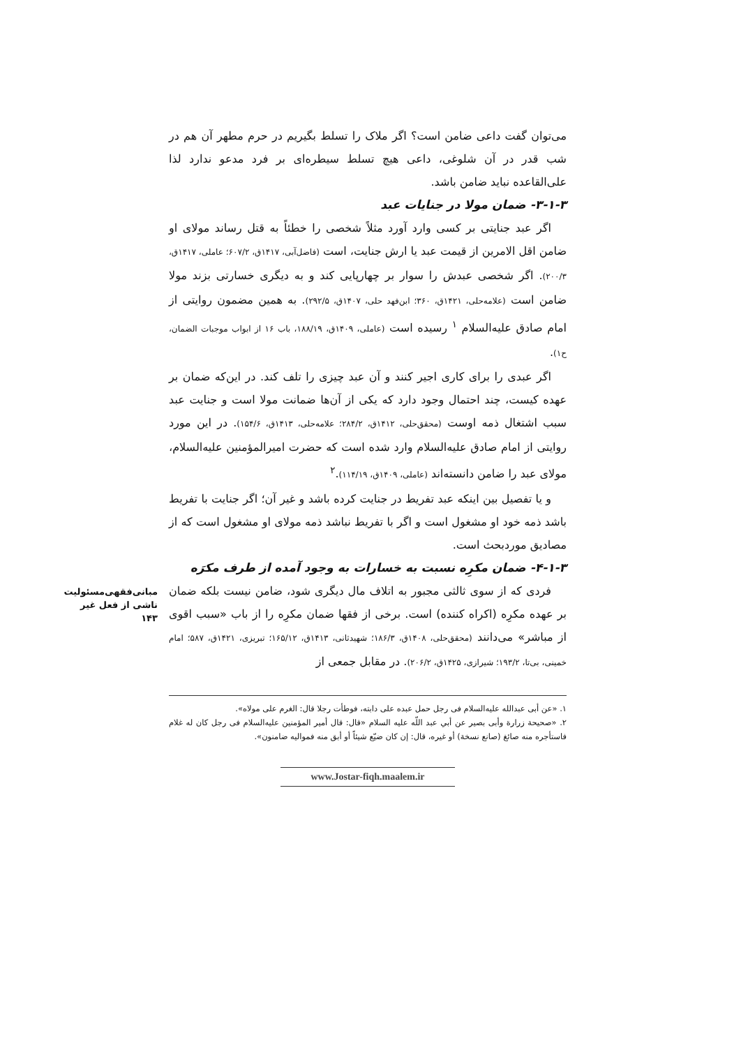مبانی‌فقهی‌مسئولیت
ناشی از فعل غیر
۱۴۳
می‌توان گفت داعی ضامن است؟ اگر ملاک را تسلط بگیریم در حرم مطهر آن هم در شب قدر در آن شلوغی، داعی هیچ تسلط سیطره‌ای بر فرد مدعو ندارد لذا علی‌القاعده نباید ضامن باشد.
۳-۱-۳- ضمان مولا در جنایات عبد
اگر عبد جنایتی بر کسی وارد آورد مثلاً شخصی را خطئاً به قتل رساند مولای او ضامن اقل الامرین از قیمت عبد یا ارش جنایت، است (فاضل‌آبی، ۱۴۱۷ق، ۶۰۷/۲؛ عاملی، ۱۴۱۷ق، ۲۰۰/۳). اگر شخصی عبدش را سوار بر چهارپایی کند و به دیگری خسارتی بزند مولا ضامن است (علامه‌حلی، ۱۴۲۱ق، ۳۶۰؛ ابن‌فهد حلی، ۱۴۰۷ق، ۲۹۲/۵). به همین مضمون روایتی از امام صادق علیه‌السلام <sup>۱</sup> رسیده است (عاملی، ۱۴۰۹ق، ۱۸۸/۱۹، باب ۱۶ از ابواب موجبات الضمان، ح۱).
اگر عبدی را برای کاری اجیر کنند و آن عبد چیزی را تلف کند. در این‌که ضمان بر عهده کیست، چند احتمال وجود دارد که یکی از آن‌ها ضمانت مولا است و جنایت عبد سبب اشتغال ذمه اوست (محقق‌حلی، ۱۴۱۲ق، ۲۸۴/۲؛ علامه‌حلی، ۱۴۱۳ق، ۱۵۴/۶). در این مورد روایتی از امام صادق علیه‌السلام وارد شده است که حضرت امیرالمؤمنین علیه‌السلام، مولای عبد را ضامن دانسته‌اند (عاملی، ۱۴۰۹ق، ۱۱۴/۱۹).<sup>۲</sup>
و یا تفصیل بین اینکه عبد تفریط در جنایت کرده باشد و غیر آن؛ اگر جنایت با تفریط باشد ذمه خود او مشغول است و اگر با تفریط نباشد ذمه مولای او مشغول است که از مصادیق موردبحث است.
۴-۱-۳- ضمان مکرِه نسبت به خسارات به وجود آمده از طرف مکرَه
فردی که از سوی ثالثی مجبور به اتلاف مال دیگری شود، ضامن نیست بلکه ضمان بر عهده مکرِه (اکراه کننده) است. برخی از فقها ضمان مکرِه را از باب «سبب اقوی از مباشر» می‌دانند (محقق‌حلی، ۱۴۰۸ق، ۱۸۶/۳؛ شهیدثانی، ۱۴۱۳ق، ۱۶۵/۱۲؛ تبریزی، ۱۴۲۱ق، ۵۸۷؛ امام خمینی، بی‌تا، ۱۹۳/۲؛ شیرازی، ۱۴۲۵ق، ۲۰۶/۲). در مقابل جمعی از
۱. «عن أبی عبدالله علیه‌السلام فی رجل حمل عبده علی دابته، فوطأت رجلا قال: الغرم علی مولاه».
۲. «صحیحة زرارة وأبی بصیر عن أبي عبد اللّه علیه السلام «قال: قال أمیر المؤمنین علیه‌السلام فی رجل کان له غلام فاستأجره منه صائغ (صانع نسخة) أو غیره، قال: إن کان ضیّع شیئاً أو أبق منه فموالیه ضامنون».
www.Jostar-fiqh.maalem.ir